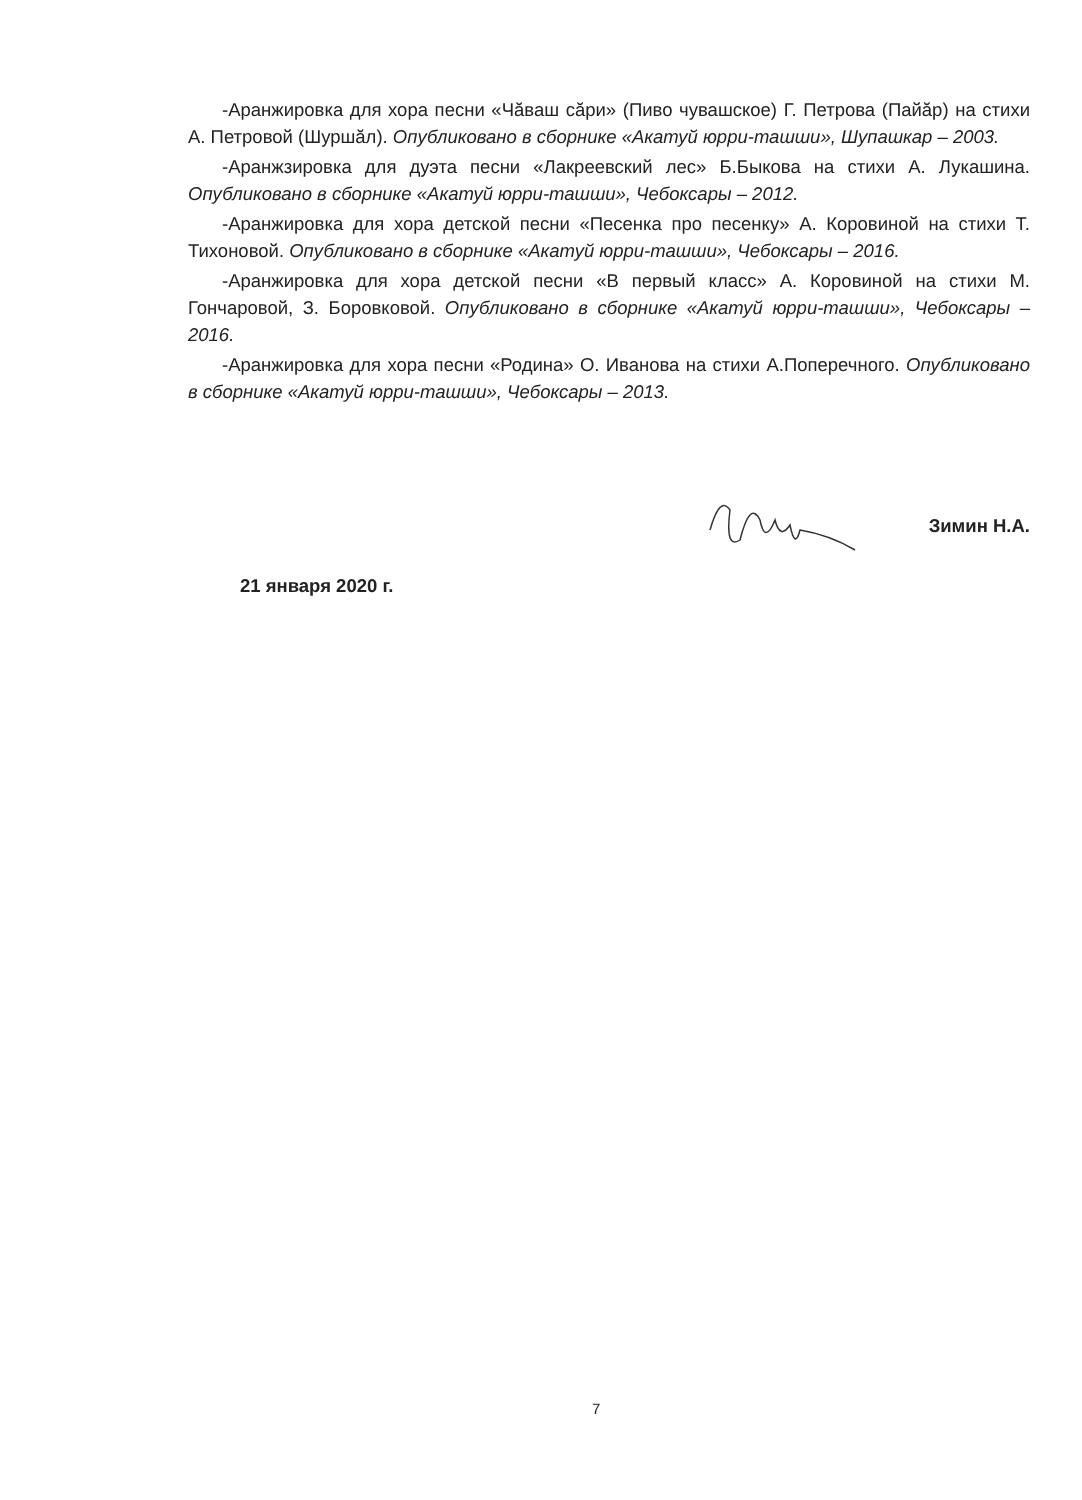-Аранжировка для хора песни «Чӑваш сӑри» (Пиво чувашское) Г. Петрова (Пайӑр) на стихи А. Петровой (Шуршӑл). Опубликовано в сборнике «Акатуй юрри-ташши», Шупашкар – 2003.
-Аранжзировка для дуэта песни «Лакреевский лес» Б.Быкова на стихи А. Лукашина. Опубликовано в сборнике «Акатуй юрри-ташши», Чебоксары – 2012.
-Аранжировка для хора детской песни «Песенка про песенку» А. Коровиной на стихи Т. Тихоновой. Опубликовано в сборнике «Акатуй юрри-ташши», Чебоксары – 2016.
-Аранжировка для хора детской песни «В первый класс» А. Коровиной на стихи М. Гончаровой, З. Боровковой. Опубликовано в сборнике «Акатуй юрри-ташши», Чебоксары – 2016.
-Аранжировка для хора песни «Родина» О. Иванова на стихи А.Поперечного. Опубликовано в сборнике «Акатуй юрри-ташши», Чебоксары – 2013.
Зимин Н.А.
21 января 2020 г.
7